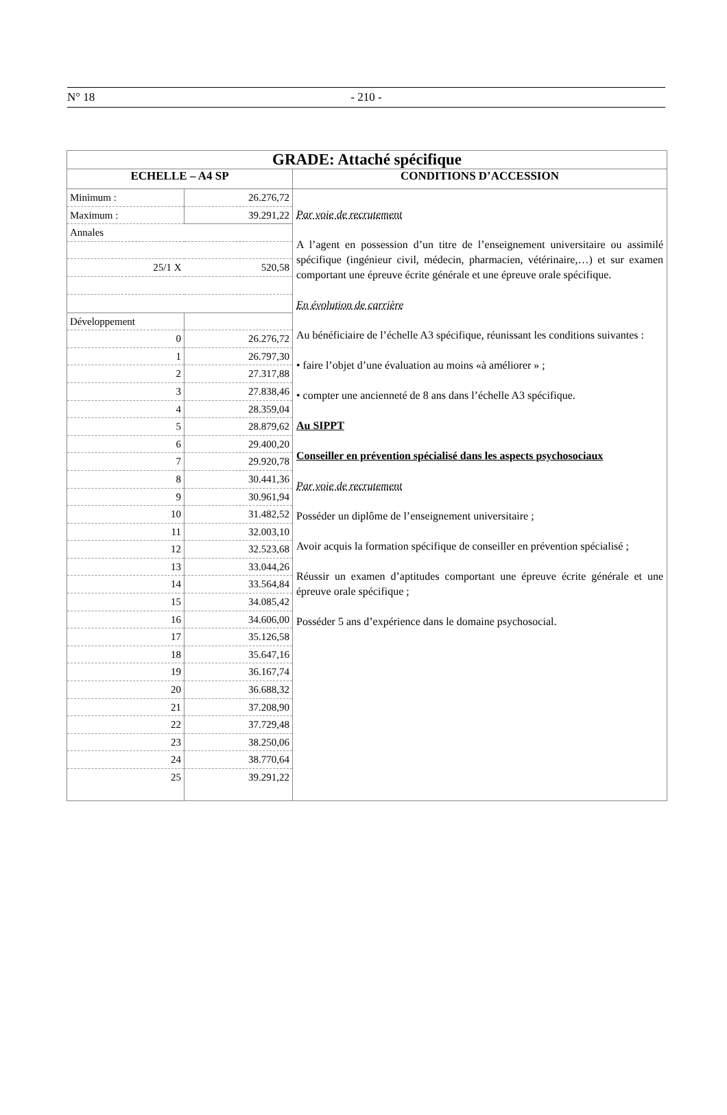N° 18 - 210 -
| GRADE: Attaché spécifique | |
| ECHELLE – A4 SP | CONDITIONS D’ACCESSION |
| / Minimum : / 26.276,72 / / Maximum : / 39.291,22 / / Annales / / / 25/1 X / 520,58 / / Développement / / / 0 / 26.276,72 / / 1 / 26.797,30 / / 2 / 27.317,88 / / 3 / 27.838,46 / / 4 / 28.359,04 / / 5 / 28.879,62 / / 6 / 29.400,20 / / 7 / 29.920,78 / / 8 / 30.441,36 / / 9 / 30.961,94 / / 10 / 31.482,52 / / 11 / 32.003,10 / / 12 / 32.523,68 / / 13 / 33.044,26 / / 14 / 33.564,84 / / 15 / 34.085,42 / / 16 / 34.606,00 / / 17 / 35.126,58 / / 18 / 35.647,16 / / 19 / 36.167,74 / / 20 / 36.688,32 / / 21 / 37.208,90 / / 22 / 37.729,48 / / 23 / 38.250,06 / / 24 / 38.770,64 / / 25 / 39.291,22 / | Par voie de recrutement A l’agent en possession d’un titre de l’enseignement universitaire ou assimilé spécifique (ingénieur civil, médecin, pharmacien, vétérinaire,…) et sur examen comportant une épreuve écrite générale et une épreuve orale spécifique. En évolution de carrière Au bénéficiaire de l’échelle A3 spécifique, réunissant les conditions suivantes : • faire l’objet d’une évaluation au moins «à améliorer » ; • compter une ancienneté de 8 ans dans l’échelle A3 spécifique. Au SIPPT Conseiller en prévention spécialisé dans les aspects psychosociaux Par voie de recrutement Posséder un diplôme de l’enseignement universitaire ; Avoir acquis la formation spécifique de conseiller en prévention spécialisé ; Réussir un examen d’aptitudes comportant une épreuve écrite générale et une épreuve orale spécifique ; Posséder 5 ans d’expérience dans le domaine psychosocial. |